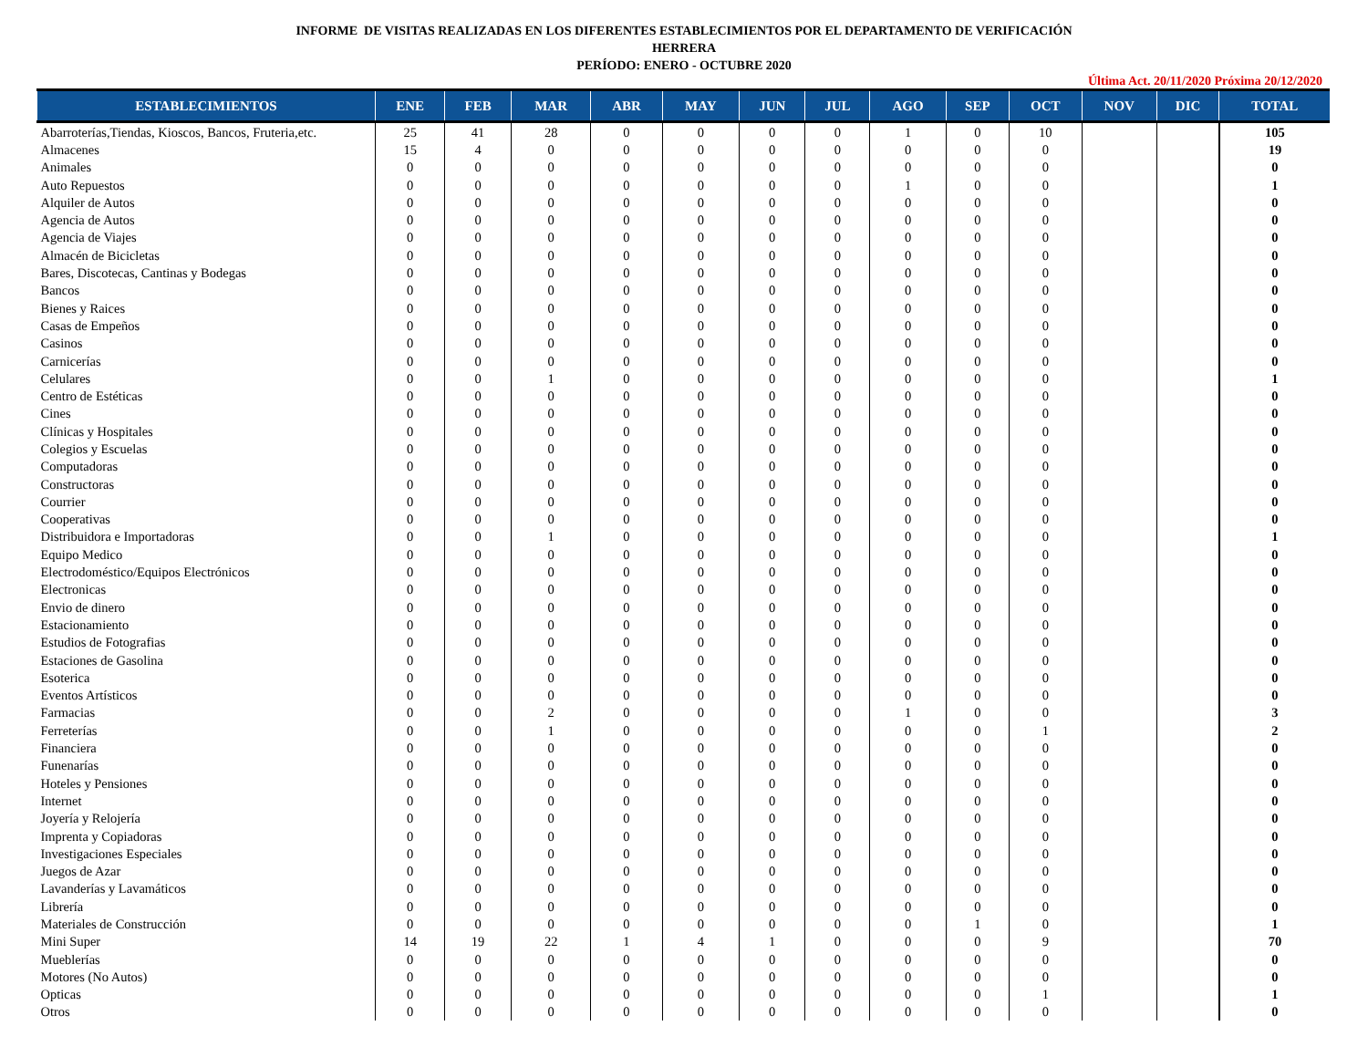INFORME DE VISITAS REALIZADAS EN LOS DIFERENTES ESTABLECIMIENTOS POR EL DEPARTAMENTO DE VERIFICACIÓN
HERRERA
PERÍODO: ENERO - OCTUBRE 2020
Última Act. 20/11/2020 Próxima 20/12/2020
| ESTABLECIMIENTOS | ENE | FEB | MAR | ABR | MAY | JUN | JUL | AGO | SEP | OCT | NOV | DIC | TOTAL |
| --- | --- | --- | --- | --- | --- | --- | --- | --- | --- | --- | --- | --- | --- |
| Abarroterías,Tiendas, Kioscos, Bancos, Fruteria,etc. | 25 | 41 | 28 | 0 | 0 | 0 | 0 | 1 | 0 | 10 | | | 105 |
| Almacenes | 15 | 4 | 0 | 0 | 0 | 0 | 0 | 0 | 0 | 0 | | | 19 |
| Animales | 0 | 0 | 0 | 0 | 0 | 0 | 0 | 0 | 0 | 0 | | | 0 |
| Auto Repuestos | 0 | 0 | 0 | 0 | 0 | 0 | 0 | 1 | 0 | 0 | | | 1 |
| Alquiler de Autos | 0 | 0 | 0 | 0 | 0 | 0 | 0 | 0 | 0 | 0 | | | 0 |
| Agencia de Autos | 0 | 0 | 0 | 0 | 0 | 0 | 0 | 0 | 0 | 0 | | | 0 |
| Agencia de Viajes | 0 | 0 | 0 | 0 | 0 | 0 | 0 | 0 | 0 | 0 | | | 0 |
| Almacén de Bicicletas | 0 | 0 | 0 | 0 | 0 | 0 | 0 | 0 | 0 | 0 | | | 0 |
| Bares, Discotecas, Cantinas y Bodegas | 0 | 0 | 0 | 0 | 0 | 0 | 0 | 0 | 0 | 0 | | | 0 |
| Bancos | 0 | 0 | 0 | 0 | 0 | 0 | 0 | 0 | 0 | 0 | | | 0 |
| Bienes y Raices | 0 | 0 | 0 | 0 | 0 | 0 | 0 | 0 | 0 | 0 | | | 0 |
| Casas de Empeños | 0 | 0 | 0 | 0 | 0 | 0 | 0 | 0 | 0 | 0 | | | 0 |
| Casinos | 0 | 0 | 0 | 0 | 0 | 0 | 0 | 0 | 0 | 0 | | | 0 |
| Carnicerías | 0 | 0 | 0 | 0 | 0 | 0 | 0 | 0 | 0 | 0 | | | 0 |
| Celulares | 0 | 0 | 1 | 0 | 0 | 0 | 0 | 0 | 0 | 0 | | | 1 |
| Centro de Estéticas | 0 | 0 | 0 | 0 | 0 | 0 | 0 | 0 | 0 | 0 | | | 0 |
| Cines | 0 | 0 | 0 | 0 | 0 | 0 | 0 | 0 | 0 | 0 | | | 0 |
| Clínicas y Hospitales | 0 | 0 | 0 | 0 | 0 | 0 | 0 | 0 | 0 | 0 | | | 0 |
| Colegios y Escuelas | 0 | 0 | 0 | 0 | 0 | 0 | 0 | 0 | 0 | 0 | | | 0 |
| Computadoras | 0 | 0 | 0 | 0 | 0 | 0 | 0 | 0 | 0 | 0 | | | 0 |
| Constructoras | 0 | 0 | 0 | 0 | 0 | 0 | 0 | 0 | 0 | 0 | | | 0 |
| Courrier | 0 | 0 | 0 | 0 | 0 | 0 | 0 | 0 | 0 | 0 | | | 0 |
| Cooperativas | 0 | 0 | 0 | 0 | 0 | 0 | 0 | 0 | 0 | 0 | | | 0 |
| Distribuidora e Importadoras | 0 | 0 | 1 | 0 | 0 | 0 | 0 | 0 | 0 | 0 | | | 1 |
| Equipo Medico | 0 | 0 | 0 | 0 | 0 | 0 | 0 | 0 | 0 | 0 | | | 0 |
| Electrodoméstico/Equipos Electrónicos | 0 | 0 | 0 | 0 | 0 | 0 | 0 | 0 | 0 | 0 | | | 0 |
| Electronicas | 0 | 0 | 0 | 0 | 0 | 0 | 0 | 0 | 0 | 0 | | | 0 |
| Envio de dinero | 0 | 0 | 0 | 0 | 0 | 0 | 0 | 0 | 0 | 0 | | | 0 |
| Estacionamiento | 0 | 0 | 0 | 0 | 0 | 0 | 0 | 0 | 0 | 0 | | | 0 |
| Estudios de Fotografias | 0 | 0 | 0 | 0 | 0 | 0 | 0 | 0 | 0 | 0 | | | 0 |
| Estaciones de Gasolina | 0 | 0 | 0 | 0 | 0 | 0 | 0 | 0 | 0 | 0 | | | 0 |
| Esoterica | 0 | 0 | 0 | 0 | 0 | 0 | 0 | 0 | 0 | 0 | | | 0 |
| Eventos Artísticos | 0 | 0 | 0 | 0 | 0 | 0 | 0 | 0 | 0 | 0 | | | 0 |
| Farmacias | 0 | 0 | 2 | 0 | 0 | 0 | 0 | 1 | 0 | 0 | | | 3 |
| Ferreterías | 0 | 0 | 1 | 0 | 0 | 0 | 0 | 0 | 0 | 1 | | | 2 |
| Financiera | 0 | 0 | 0 | 0 | 0 | 0 | 0 | 0 | 0 | 0 | | | 0 |
| Funenarías | 0 | 0 | 0 | 0 | 0 | 0 | 0 | 0 | 0 | 0 | | | 0 |
| Hoteles y Pensiones | 0 | 0 | 0 | 0 | 0 | 0 | 0 | 0 | 0 | 0 | | | 0 |
| Internet | 0 | 0 | 0 | 0 | 0 | 0 | 0 | 0 | 0 | 0 | | | 0 |
| Joyería y Relojería | 0 | 0 | 0 | 0 | 0 | 0 | 0 | 0 | 0 | 0 | | | 0 |
| Imprenta y Copiadoras | 0 | 0 | 0 | 0 | 0 | 0 | 0 | 0 | 0 | 0 | | | 0 |
| Investigaciones Especiales | 0 | 0 | 0 | 0 | 0 | 0 | 0 | 0 | 0 | 0 | | | 0 |
| Juegos de Azar | 0 | 0 | 0 | 0 | 0 | 0 | 0 | 0 | 0 | 0 | | | 0 |
| Lavanderías y Lavamáticos | 0 | 0 | 0 | 0 | 0 | 0 | 0 | 0 | 0 | 0 | | | 0 |
| Librería | 0 | 0 | 0 | 0 | 0 | 0 | 0 | 0 | 0 | 0 | | | 0 |
| Materiales de Construcción | 0 | 0 | 0 | 0 | 0 | 0 | 0 | 0 | 1 | 0 | | | 1 |
| Mini Super | 14 | 19 | 22 | 1 | 4 | 1 | 0 | 0 | 0 | 9 | | | 70 |
| Mueblerías | 0 | 0 | 0 | 0 | 0 | 0 | 0 | 0 | 0 | 0 | | | 0 |
| Motores (No Autos) | 0 | 0 | 0 | 0 | 0 | 0 | 0 | 0 | 0 | 0 | | | 0 |
| Opticas | 0 | 0 | 0 | 0 | 0 | 0 | 0 | 0 | 0 | 1 | | | 1 |
| Otros | 0 | 0 | 0 | 0 | 0 | 0 | 0 | 0 | 0 | 0 | | | 0 |